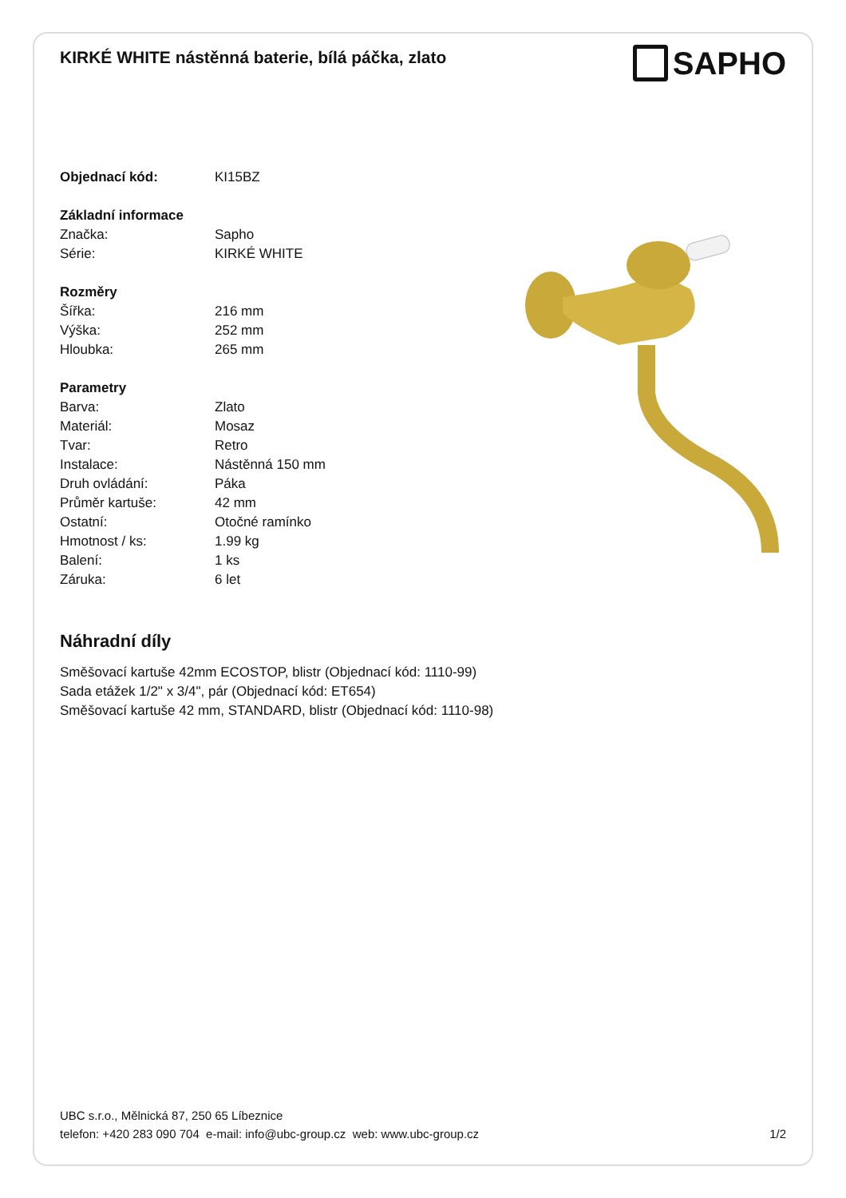KIRKÉ WHITE nástěnná baterie, bílá páčka, zlato
SAPHO
| Objednací kód: | KI15BZ |
| Základní informace | |
| Značka: | Sapho |
| Série: | KIRKÉ WHITE |
| Rozměry | |
| Šířka: | 216 mm |
| Výška: | 252 mm |
| Hloubka: | 265 mm |
| Parametry | |
| Barva: | Zlato |
| Materiál: | Mosaz |
| Tvar: | Retro |
| Instalace: | Nástěnná 150 mm |
| Druh ovládání: | Páka |
| Průměr kartuše: | 42 mm |
| Ostatní: | Otočné ramínko |
| Hmotnost / ks: | 1.99 kg |
| Balení: | 1 ks |
| Záruka: | 6 let |
Náhradní díly
Směšovací kartuše 42mm ECOSTOP, blistr (Objednací kód: 1110-99)
Sada etážek 1/2" x 3/4", pár (Objednací kód: ET654)
Směšovací kartuše 42 mm, STANDARD, blistr (Objednací kód: 1110-98)
UBC s.r.o., Mělnická 87, 250 65 Líbeznice
telefon: +420 283 090 704 e-mail: info@ubc-group.cz web: www.ubc-group.cz 1/2